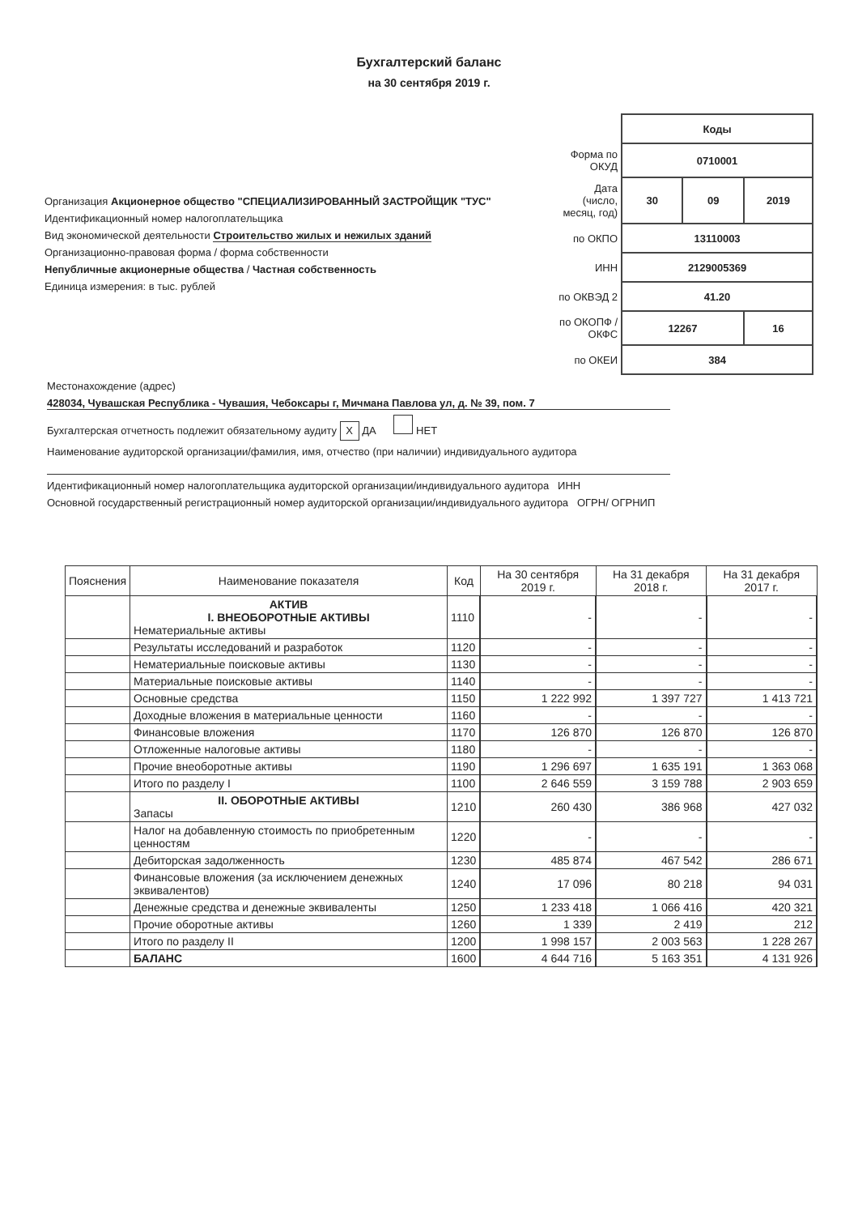Бухгалтерский баланс
на 30 сентября 2019 г.
Организация Акционерное общество "СПЕЦИАЛИЗИРОВАННЫЙ ЗАСТРОЙЩИК "ТУС"
Идентификационный номер налогоплательщика
Вид экономической деятельности Строительство жилых и нежилых зданий
Организационно-правовая форма / форма собственности
Непубличные акционерные общества / Частная собственность
Единица измерения: в тыс. рублей
| | Коды | | |
| Форма по ОКУД | 0710001 | | |
| Дата (число, месяц, год) | 30 | 09 | 2019 |
| по ОКПО | 13110003 | | |
| ИНН | 2129005369 | | |
| по ОКВЭД 2 | 41.20 | | |
| по ОКОПФ / ОКФС | 12267 | | 16 |
| по ОКЕИ | 384 | | |
Местонахождение (адрес)
428034, Чувашская Республика - Чувашия, Чебоксары г, Мичмана Павлова ул, д. № 39, пом. 7
Бухгалтерская отчетность подлежит обязательному аудиту X ДА НЕТ
Наименование аудиторской организации/фамилия, имя, отчество (при наличии) индивидуального аудитора
Идентификационный номер налогоплательщика аудиторской организации/индивидуального аудитора ИНН
Основной государственный регистрационный номер аудиторской организации/индивидуального аудитора ОГРН/ ОГРНИП
| Пояснения | Наименование показателя | Код | На 30 сентября 2019 г. | На 31 декабря 2018 г. | На 31 декабря 2017 г. |
| --- | --- | --- | --- | --- | --- |
| | АКТИВ I. ВНЕОБОРОТНЫЕ АКТИВЫ Нематериальные активы | 1110 | - | - | - |
| | Результаты исследований и разработок | 1120 | - | - | - |
| | Нематериальные поисковые активы | 1130 | - | - | - |
| | Материальные поисковые активы | 1140 | - | - | - |
| | Основные средства | 1150 | 1 222 992 | 1 397 727 | 1 413 721 |
| | Доходные вложения в материальные ценности | 1160 | - | - | - |
| | Финансовые вложения | 1170 | 126 870 | 126 870 | 126 870 |
| | Отложенные налоговые активы | 1180 | - | - | - |
| | Прочие внеоборотные активы | 1190 | 1 296 697 | 1 635 191 | 1 363 068 |
| | Итого по разделу I | 1100 | 2 646 559 | 3 159 788 | 2 903 659 |
| | II. ОБОРОТНЫЕ АКТИВЫ Запасы | 1210 | 260 430 | 386 968 | 427 032 |
| | Налог на добавленную стоимость по приобретенным ценностям | 1220 | - | - | - |
| | Дебиторская задолженность | 1230 | 485 874 | 467 542 | 286 671 |
| | Финансовые вложения (за исключением денежных эквивалентов) | 1240 | 17 096 | 80 218 | 94 031 |
| | Денежные средства и денежные эквиваленты | 1250 | 1 233 418 | 1 066 416 | 420 321 |
| | Прочие оборотные активы | 1260 | 1 339 | 2 419 | 212 |
| | Итого по разделу II | 1200 | 1 998 157 | 2 003 563 | 1 228 267 |
| | БАЛАНС | 1600 | 4 644 716 | 5 163 351 | 4 131 926 |